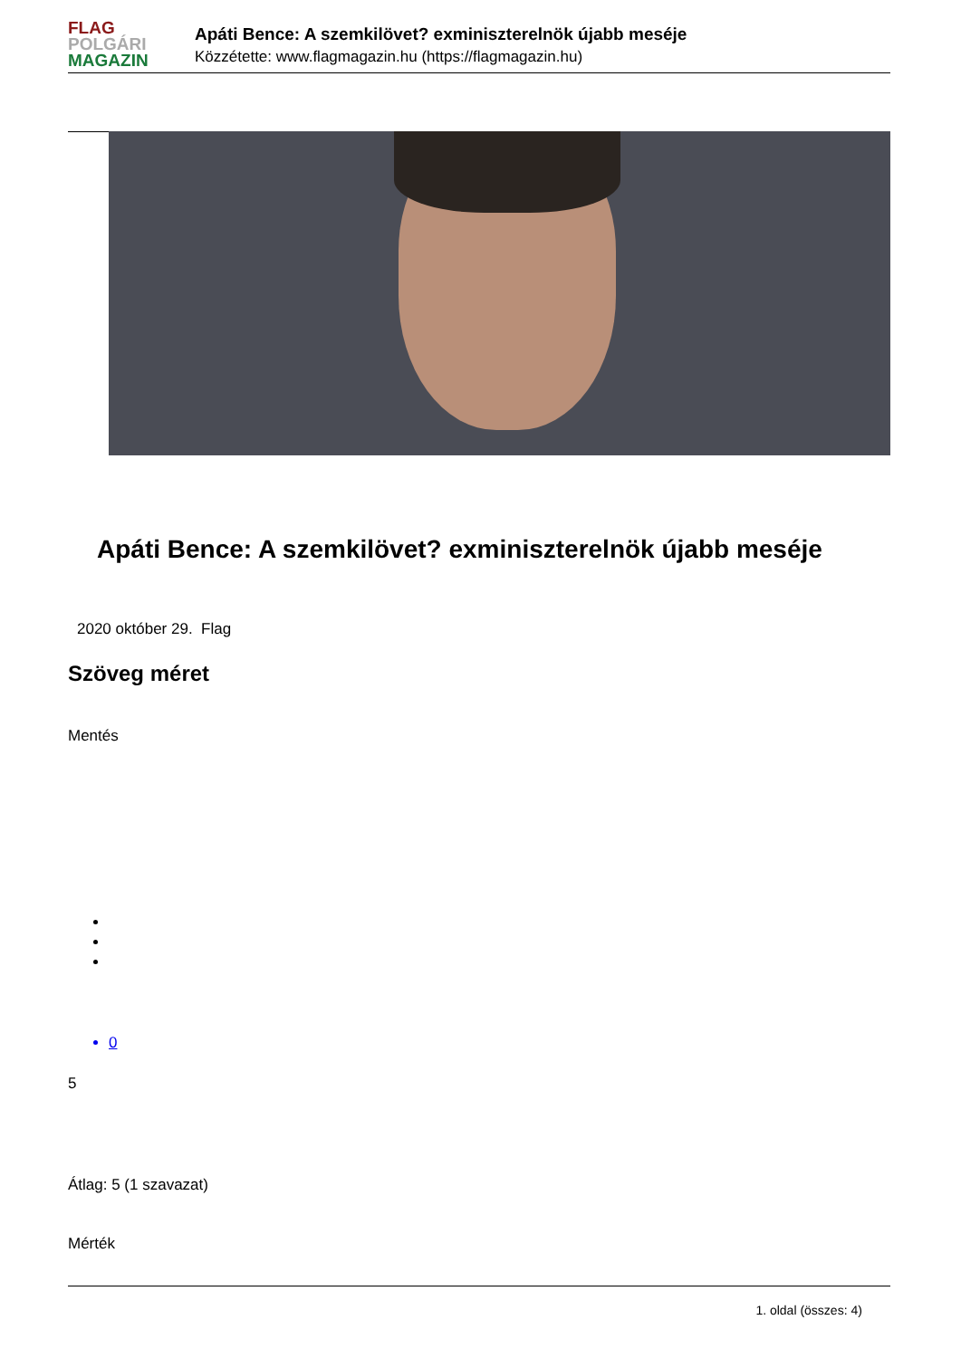FLAG
POLGÁRI
MAGAZIN
Apáti Bence: A szemkilövet? exminiszterelnök újabb meséje
Közzétette: www.flagmagazin.hu (https://flagmagazin.hu)
Apáti Bence: A szemkilövet? exminiszterelnök újabb meséje
2020 október 29. Flag
Szöveg méret
Mentés
0
5
Átlag: 5 (1 szavazat)
Mérték
1. oldal (összes: 4)